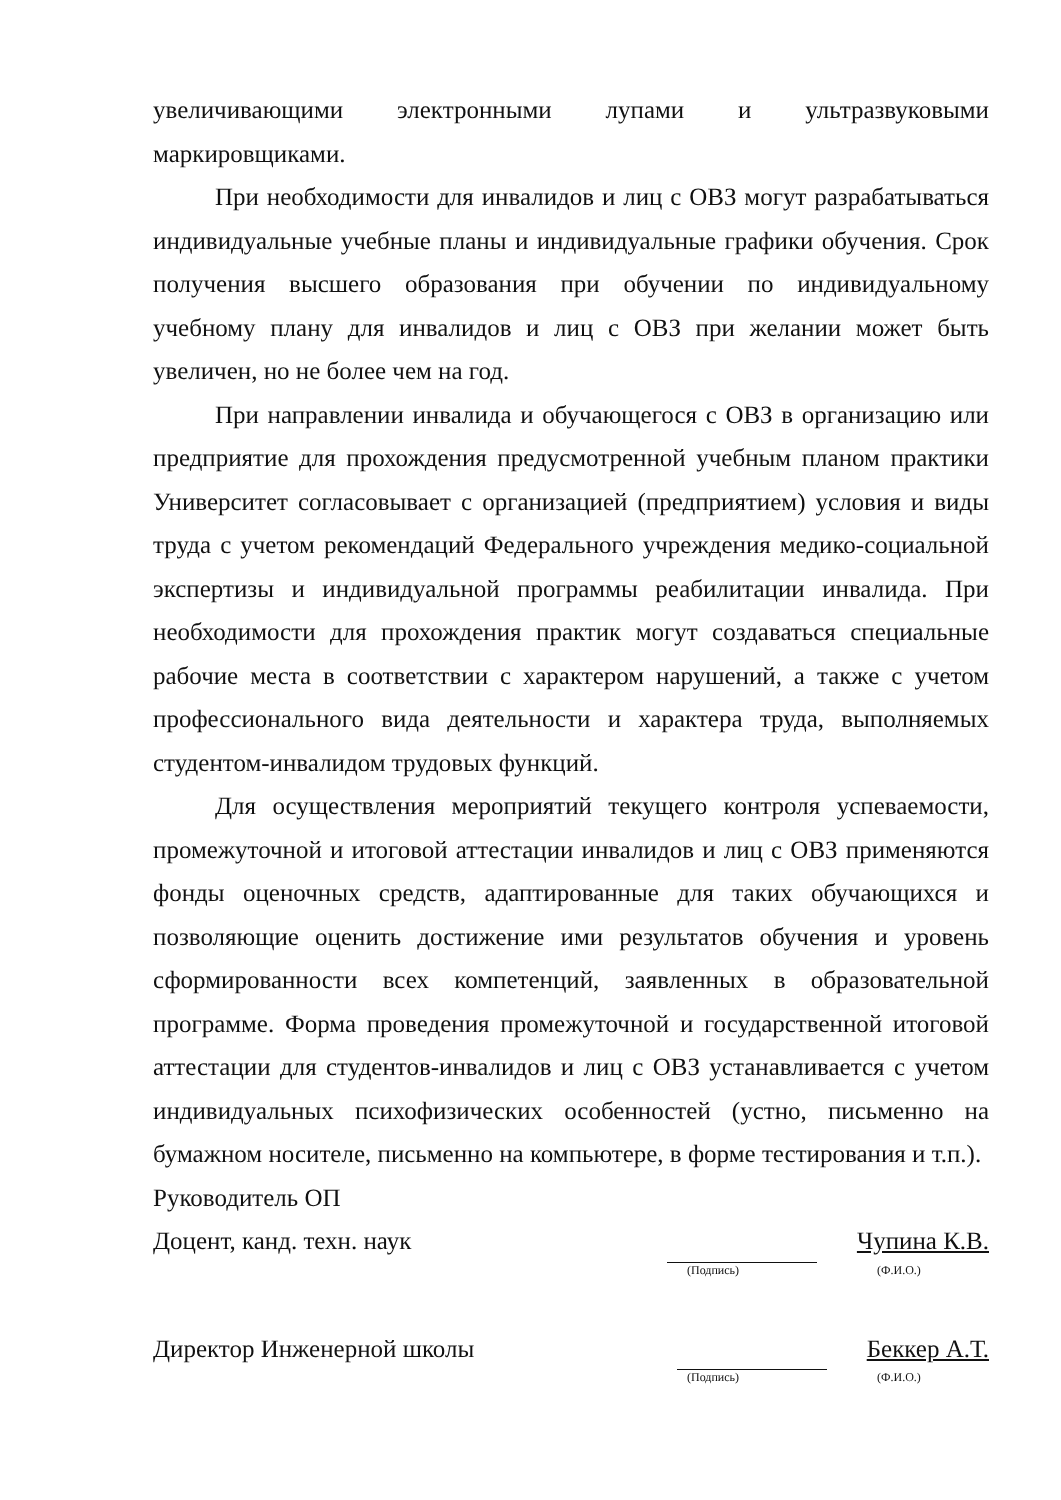увеличивающими электронными лупами и ультразвуковыми маркировщиками.
При необходимости для инвалидов и лиц с ОВЗ могут разрабатываться индивидуальные учебные планы и индивидуальные графики обучения. Срок получения высшего образования при обучении по индивидуальному учебному плану для инвалидов и лиц с ОВЗ при желании может быть увеличен, но не более чем на год.
При направлении инвалида и обучающегося с ОВЗ в организацию или предприятие для прохождения предусмотренной учебным планом практики Университет согласовывает с организацией (предприятием) условия и виды труда с учетом рекомендаций Федерального учреждения медико-социальной экспертизы и индивидуальной программы реабилитации инвалида. При необходимости для прохождения практик могут создаваться специальные рабочие места в соответствии с характером нарушений, а также с учетом профессионального вида деятельности и характера труда, выполняемых студентом-инвалидом трудовых функций.
Для осуществления мероприятий текущего контроля успеваемости, промежуточной и итоговой аттестации инвалидов и лиц с ОВЗ применяются фонды оценочных средств, адаптированные для таких обучающихся и позволяющие оценить достижение ими результатов обучения и уровень сформированности всех компетенций, заявленных в образовательной программе. Форма проведения промежуточной и государственной итоговой аттестации для студентов-инвалидов и лиц с ОВЗ устанавливается с учетом индивидуальных психофизических особенностей (устно, письменно на бумажном носителе, письменно на компьютере, в форме тестирования и т.п.).
Руководитель ОП
Доцент, канд. техн. наук Чупина К.В.
(Подпись) (Ф.И.О.)
Директор Инженерной школы Беккер А.Т.
(Подпись) (Ф.И.О.)